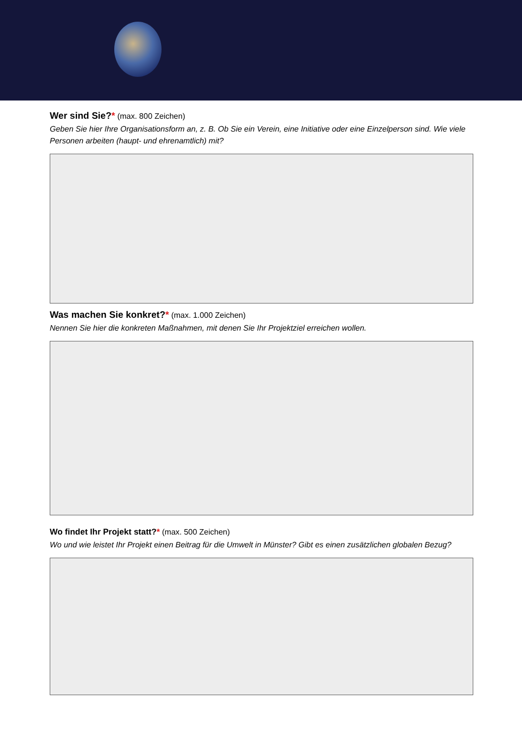Wer sind Sie?*
(max. 800 Zeichen)
Geben Sie hier Ihre Organisationsform an, z. B. Ob Sie ein Verein, eine Initiative oder eine Einzelperson sind. Wie viele Personen arbeiten (haupt- und ehrenamtlich) mit?
Was machen Sie konkret?*
(max. 1.000 Zeichen)
Nennen Sie hier die konkreten Maßnahmen, mit denen Sie Ihr Projektziel erreichen wollen.
Wo findet Ihr Projekt statt?*
(max. 500 Zeichen)
Wo und wie leistet Ihr Projekt einen Beitrag für die Umwelt in Münster? Gibt es einen zusätzlichen globalen Bezug?